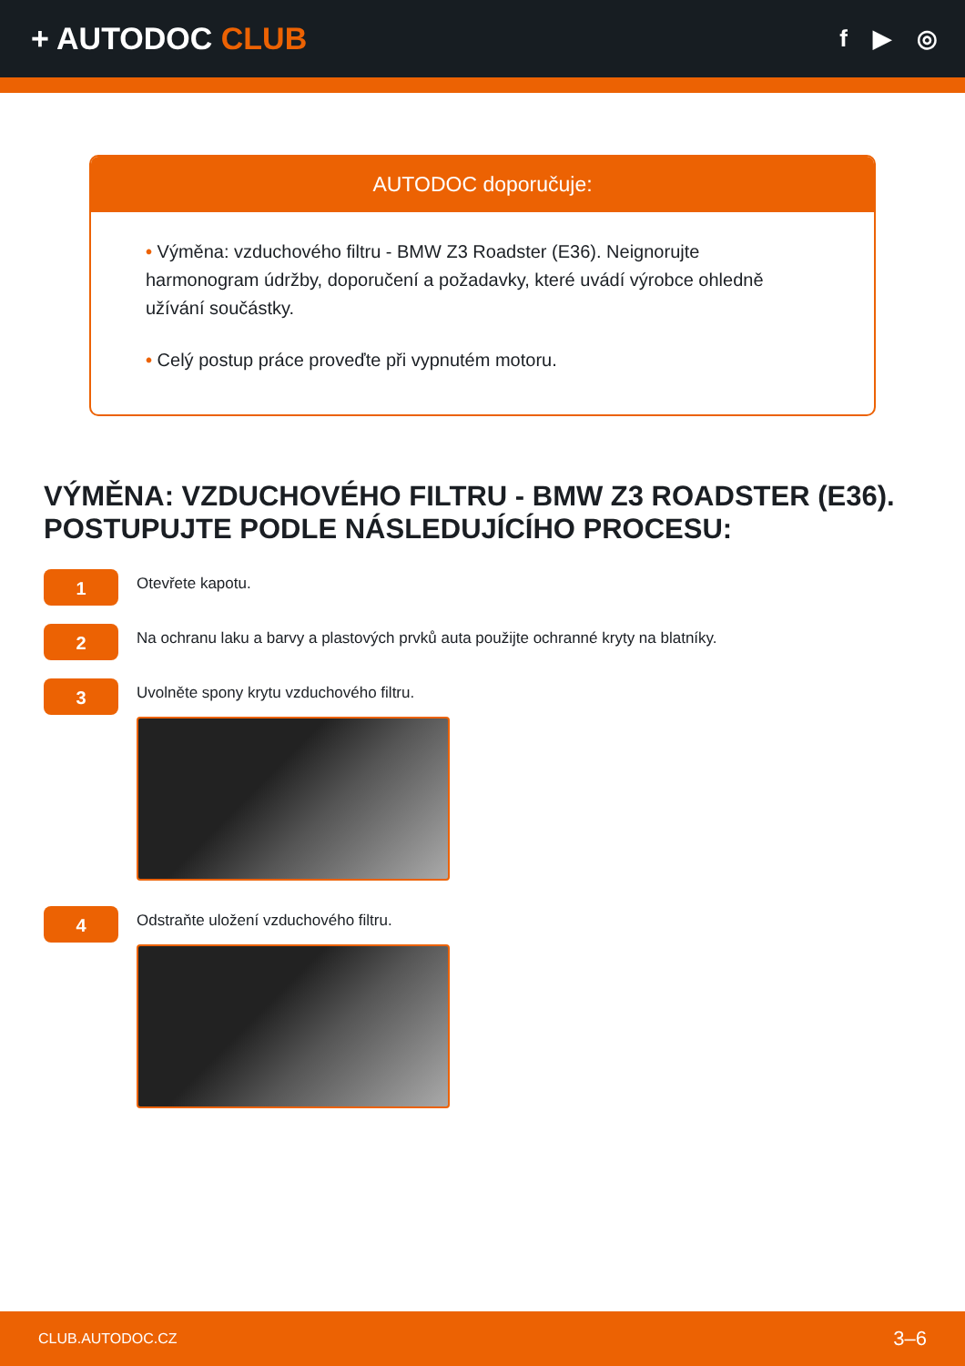+ AUTODOC CLUB
f ▶ ◎
AUTODOC doporučuje:
• Výměna: vzduchového filtru - BMW Z3 Roadster (E36). Neignorujte harmonogram údržby, doporučení a požadavky, které uvádí výrobce ohledně užívání součástky.
• Celý postup práce proveďte při vypnutém motoru.
VÝMĚNA: VZDUCHOVÉHO FILTRU - BMW Z3 ROADSTER (E36). POSTUPUJTE PODLE NÁSLEDUJÍCÍHO PROCESU:
1
Otevřete kapotu.
2
Na ochranu laku a barvy a plastových prvků auta použijte ochranné kryty na blatníky.
3
Uvolněte spony krytu vzduchového filtru.
4
Odstraňte uložení vzduchového filtru.
CLUB.AUTODOC.CZ 3–6